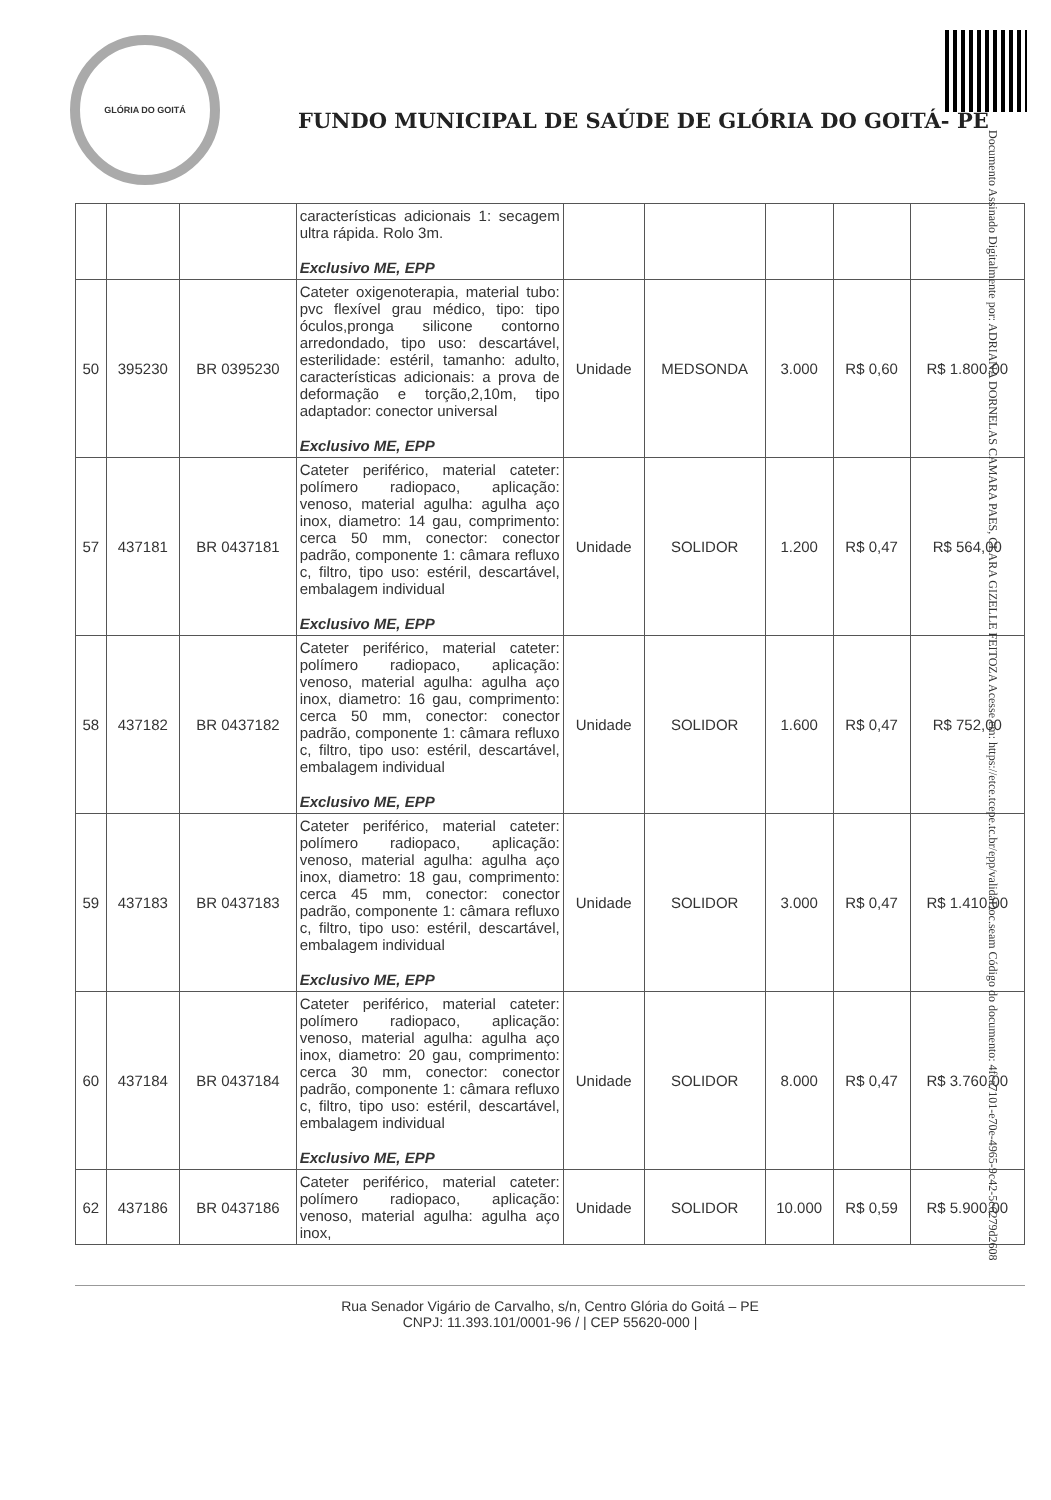GLÓRIA DO GOITÁ
FUNDO MUNICIPAL DE SAÚDE DE GLÓRIA DO GOITÁ- PE
Documento Assinado Digitalmente por: ADRIANA DORNELAS CAMARA PAES, CLARA GIZELLE FEITOZA Acesse em: https://etce.tcepe.tc.br/epp/validaDoc.seam Código do documento: 4fca7101-e70e-4965-9c42-5c6279d2608
| | | | características adicionais 1: secagem ultra rápida. Rolo 3m. Exclusivo ME, EPP | | | | | |
| 50 | 395230 | BR 0395230 | Cateter oxigenoterapia, material tubo: pvc flexível grau médico, tipo: tipo óculos,pronga silicone contorno arredondado, tipo uso: descartável, esterilidade: estéril, tamanho: adulto, características adicionais: a prova de deformação e torção,2,10m, tipo adaptador: conector universal Exclusivo ME, EPP | Unidade | MEDSONDA | 3.000 | R$ 0,60 | R$ 1.800,00 |
| 57 | 437181 | BR 0437181 | Cateter periférico, material cateter: polímero radiopaco, aplicação: venoso, material agulha: agulha aço inox, diametro: 14 gau, comprimento: cerca 50 mm, conector: conector padrão, componente 1: câmara refluxo c, filtro, tipo uso: estéril, descartável, embalagem individual Exclusivo ME, EPP | Unidade | SOLIDOR | 1.200 | R$ 0,47 | R$ 564,00 |
| 58 | 437182 | BR 0437182 | Cateter periférico, material cateter: polímero radiopaco, aplicação: venoso, material agulha: agulha aço inox, diametro: 16 gau, comprimento: cerca 50 mm, conector: conector padrão, componente 1: câmara refluxo c, filtro, tipo uso: estéril, descartável, embalagem individual Exclusivo ME, EPP | Unidade | SOLIDOR | 1.600 | R$ 0,47 | R$ 752,00 |
| 59 | 437183 | BR 0437183 | Cateter periférico, material cateter: polímero radiopaco, aplicação: venoso, material agulha: agulha aço inox, diametro: 18 gau, comprimento: cerca 45 mm, conector: conector padrão, componente 1: câmara refluxo c, filtro, tipo uso: estéril, descartável, embalagem individual Exclusivo ME, EPP | Unidade | SOLIDOR | 3.000 | R$ 0,47 | R$ 1.410,00 |
| 60 | 437184 | BR 0437184 | Cateter periférico, material cateter: polímero radiopaco, aplicação: venoso, material agulha: agulha aço inox, diametro: 20 gau, comprimento: cerca 30 mm, conector: conector padrão, componente 1: câmara refluxo c, filtro, tipo uso: estéril, descartável, embalagem individual Exclusivo ME, EPP | Unidade | SOLIDOR | 8.000 | R$ 0,47 | R$ 3.760,00 |
| 62 | 437186 | BR 0437186 | Cateter periférico, material cateter: polímero radiopaco, aplicação: venoso, material agulha: agulha aço inox, | Unidade | SOLIDOR | 10.000 | R$ 0,59 | R$ 5.900,00 |
Rua Senador Vigário de Carvalho, s/n, Centro Glória do Goitá – PE
CNPJ: 11.393.101/0001-96 / | CEP 55620-000 |